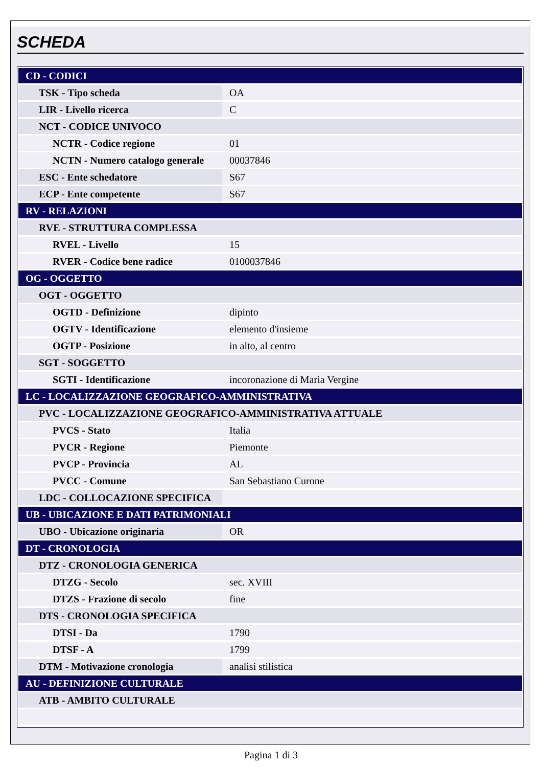SCHEDA
| CD - CODICI | |
| TSK - Tipo scheda | OA |
| LIR - Livello ricerca | C |
| NCT - CODICE UNIVOCO | |
| NCTR - Codice regione | 01 |
| NCTN - Numero catalogo generale | 00037846 |
| ESC - Ente schedatore | S67 |
| ECP - Ente competente | S67 |
| RV - RELAZIONI | |
| RVE - STRUTTURA COMPLESSA | |
| RVEL - Livello | 15 |
| RVER - Codice bene radice | 0100037846 |
| OG - OGGETTO | |
| OGT - OGGETTO | |
| OGTD - Definizione | dipinto |
| OGTV - Identificazione | elemento d'insieme |
| OGTP - Posizione | in alto, al centro |
| SGT - SOGGETTO | |
| SGTI - Identificazione | incoronazione di Maria Vergine |
| LC - LOCALIZZAZIONE GEOGRAFICO-AMMINISTRATIVA | |
| PVC - LOCALIZZAZIONE GEOGRAFICO-AMMINISTRATIVA ATTUALE | |
| PVCS - Stato | Italia |
| PVCR - Regione | Piemonte |
| PVCP - Provincia | AL |
| PVCC - Comune | San Sebastiano Curone |
| LDC - COLLOCAZIONE SPECIFICA | |
| UB - UBICAZIONE E DATI PATRIMONIALI | |
| UBO - Ubicazione originaria | OR |
| DT - CRONOLOGIA | |
| DTZ - CRONOLOGIA GENERICA | |
| DTZG - Secolo | sec. XVIII |
| DTZS - Frazione di secolo | fine |
| DTS - CRONOLOGIA SPECIFICA | |
| DTSI - Da | 1790 |
| DTSF - A | 1799 |
| DTM - Motivazione cronologia | analisi stilistica |
| AU - DEFINIZIONE CULTURALE | |
| ATB - AMBITO CULTURALE | |
Pagina 1 di 3